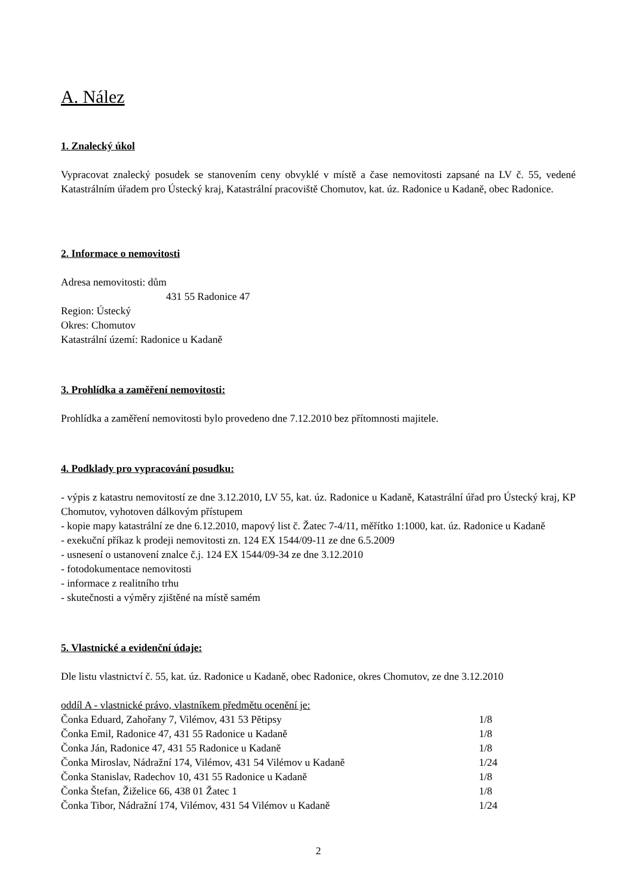A. Nález
1. Znalecký úkol
Vypracovat znalecký posudek se stanovením ceny obvyklé v místě a čase nemovitosti zapsané na LV č. 55, vedené Katastrálním úřadem pro Ústecký kraj, Katastrální pracoviště Chomutov, kat. úz. Radonice u Kadaně, obec Radonice.
2. Informace o nemovitosti
Adresa nemovitosti: dům
431 55 Radonice 47
Region: Ústecký
Okres: Chomutov
Katastrální území: Radonice u Kadaně
3. Prohlídka a zaměření nemovitosti:
Prohlídka a zaměření nemovitosti bylo provedeno dne 7.12.2010 bez přítomnosti majitele.
4. Podklady pro vypracování posudku:
- výpis z katastru nemovitostí ze dne 3.12.2010, LV 55, kat. úz. Radonice u Kadaně, Katastrální úřad pro Ústecký kraj, KP Chomutov, vyhotoven dálkovým přístupem
- kopie mapy katastrální ze dne 6.12.2010, mapový list č. Žatec 7-4/11, měřítko 1:1000, kat. úz. Radonice u Kadaně
- exekuční příkaz k prodeji nemovitosti zn. 124 EX 1544/09-11 ze dne 6.5.2009
- usnesení o ustanovení znalce č.j. 124 EX 1544/09-34 ze dne 3.12.2010
- fotodokumentace nemovitosti
- informace z realitního trhu
- skutečnosti a výměry zjištěné na místě samém
5. Vlastnické a evidenční údaje:
Dle listu vlastnictví č. 55, kat. úz. Radonice u Kadaně, obec Radonice, okres Chomutov, ze dne 3.12.2010
oddíl A - vlastnické právo, vlastníkem předmětu ocenění je:
| Čonka Eduard, Zahořany 7, Vilémov, 431 53 Pětipsy | 1/8 |
| Čonka Emil, Radonice 47, 431 55 Radonice u Kadaně | 1/8 |
| Čonka Ján, Radonice 47, 431 55 Radonice u Kadaně | 1/8 |
| Čonka Miroslav, Nádražní 174, Vilémov, 431 54 Vilémov u Kadaně | 1/24 |
| Čonka Stanislav, Radechov 10, 431 55 Radonice u Kadaně | 1/8 |
| Čonka Štefan, Žiželice 66, 438 01 Žatec 1 | 1/8 |
| Čonka Tibor, Nádražní 174, Vilémov, 431 54 Vilémov u Kadaně | 1/24 |
2